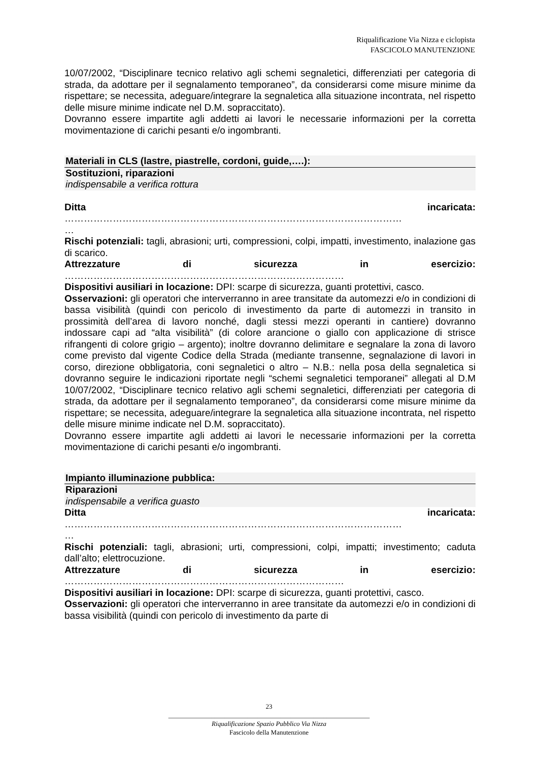Riqualificazione Via Nizza e ciclopista
FASCICOLO MANUTENZIONE
10/07/2002, “Disciplinare tecnico relativo agli schemi segnaletici, differenziati per categoria di strada, da adottare per il segnalamento temporaneo”, da considerarsi come misure minime da rispettare; se necessita, adeguare/integrare la segnaletica alla situazione incontrata, nel rispetto delle misure minime indicate nel D.M. sopraccitato).
Dovranno essere impartite agli addetti ai lavori le necessarie informazioni per la corretta movimentazione di carichi pesanti e/o ingombranti.
Materiali in CLS (lastre, piastrelle, cordoni, guide,….):
Sostituzioni, riparazioni
indispensabile a verifica rottura
Ditta incaricata:
……………………………………………………………………………………………
…
Rischi potenziali: tagli, abrasioni; urti, compressioni, colpi, impatti, investimento, inalazione gas di scarico.
Attrezzature di sicurezza in esercizio:
……………………………………………………………………………
Dispositivi ausiliari in locazione: DPI: scarpe di sicurezza, guanti protettivi, casco.
Osservazioni: gli operatori che interverranno in aree transitate da automezzi e/o in condizioni di bassa visibilità (quindi con pericolo di investimento da parte di automezzi in transito in prossimità dell’area di lavoro nonché, dagli stessi mezzi operanti in cantiere) dovranno indossare capi ad “alta visibilità” (di colore arancione o giallo con applicazione di strisce rifrangenti di colore grigio – argento); inoltre dovranno delimitare e segnalare la zona di lavoro come previsto dal vigente Codice della Strada (mediante transenne, segnalazione di lavori in corso, direzione obbligatoria, coni segnaletici o altro – N.B.: nella posa della segnaletica si dovranno seguire le indicazioni riportate negli “schemi segnaletici temporanei” allegati al D.M 10/07/2002, “Disciplinare tecnico relativo agli schemi segnaletici, differenziati per categoria di strada, da adottare per il segnalamento temporaneo”, da considerarsi come misure minime da rispettare; se necessita, adeguare/integrare la segnaletica alla situazione incontrata, nel rispetto delle misure minime indicate nel D.M. sopraccitato).
Dovranno essere impartite agli addetti ai lavori le necessarie informazioni per la corretta movimentazione di carichi pesanti e/o ingombranti.
Impianto illuminazione pubblica:
Riparazioni
indispensabile a verifica guasto
Ditta incaricata:
……………………………………………………………………………………………
…
Rischi potenziali: tagli, abrasioni; urti, compressioni, colpi, impatti; investimento; caduta dall’alto; elettrocuzione.
Attrezzature di sicurezza in esercizio:
……………………………………………………………………………
Dispositivi ausiliari in locazione: DPI: scarpe di sicurezza, guanti protettivi, casco.
Osservazioni: gli operatori che interverranno in aree transitate da automezzi e/o in condizioni di bassa visibilità (quindi con pericolo di investimento da parte di
23
_____________________________________________________________
Riqualificazione Spazio Pubblico Via Nizza
Fascicolo della Manutenzione